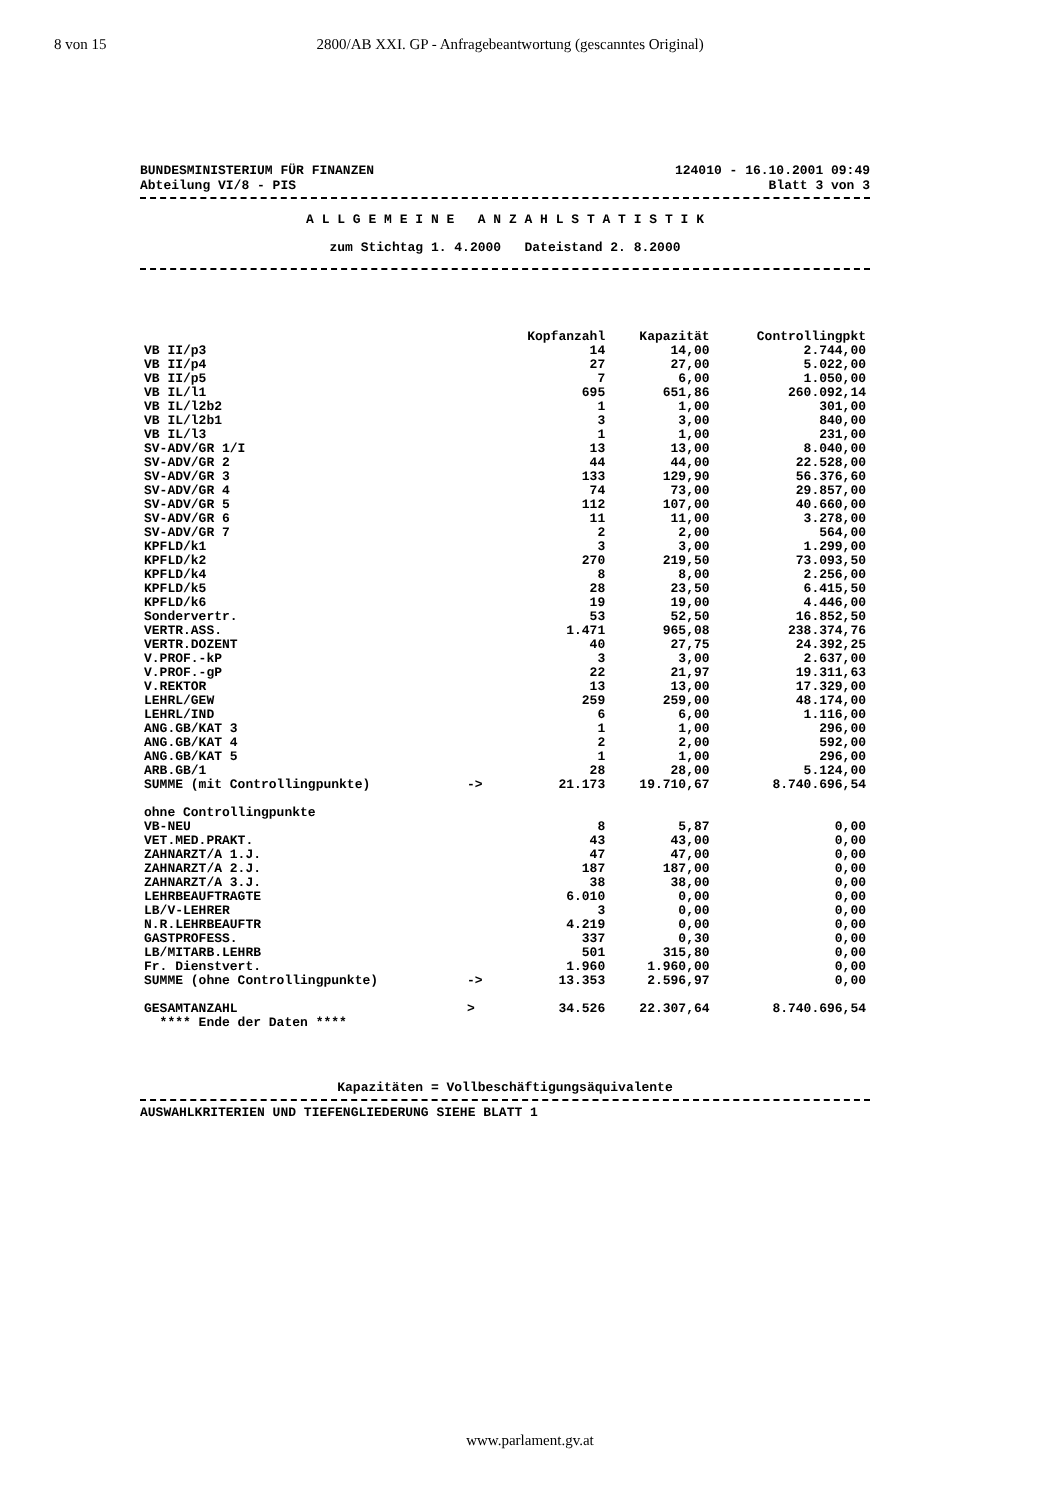8 von 15 2800/AB XXI. GP - Anfragebeantwortung (gescanntes Original)
BUNDESMINISTERIUM FÜR FINANZEN 124010 - 16.10.2001 09:49
Abteilung VI/8 - PIS Blatt 3 von 3
A L L G E M E I N E A N Z A H L S T A T I S T I K
zum Stichtag 1. 4.2000 Dateistand 2. 8.2000
| | | Kopfanzahl | Kapazität | Controllingpkt |
| VB II/p3 | | 14 | 14,00 | 2.744,00 |
| VB II/p4 | | 27 | 27,00 | 5.022,00 |
| VB II/p5 | | 7 | 6,00 | 1.050,00 |
| VB IL/l1 | | 695 | 651,86 | 260.092,14 |
| VB IL/l2b2 | | 1 | 1,00 | 301,00 |
| VB IL/l2b1 | | 3 | 3,00 | 840,00 |
| VB IL/l3 | | 1 | 1,00 | 231,00 |
| SV-ADV/GR 1/I | | 13 | 13,00 | 8.040,00 |
| SV-ADV/GR 2 | | 44 | 44,00 | 22.528,00 |
| SV-ADV/GR 3 | | 133 | 129,90 | 56.376,60 |
| SV-ADV/GR 4 | | 74 | 73,00 | 29.857,00 |
| SV-ADV/GR 5 | | 112 | 107,00 | 40.660,00 |
| SV-ADV/GR 6 | | 11 | 11,00 | 3.278,00 |
| SV-ADV/GR 7 | | 2 | 2,00 | 564,00 |
| KPFLD/k1 | | 3 | 3,00 | 1.299,00 |
| KPFLD/k2 | | 270 | 219,50 | 73.093,50 |
| KPFLD/k4 | | 8 | 8,00 | 2.256,00 |
| KPFLD/k5 | | 28 | 23,50 | 6.415,50 |
| KPFLD/k6 | | 19 | 19,00 | 4.446,00 |
| Sondervertr. | | 53 | 52,50 | 16.852,50 |
| VERTR.ASS. | | 1.471 | 965,08 | 238.374,76 |
| VERTR.DOZENT | | 40 | 27,75 | 24.392,25 |
| V.PROF.-kP | | 3 | 3,00 | 2.637,00 |
| V.PROF.-gP | | 22 | 21,97 | 19.311,63 |
| V.REKTOR | | 13 | 13,00 | 17.329,00 |
| LEHRL/GEW | | 259 | 259,00 | 48.174,00 |
| LEHRL/IND | | 6 | 6,00 | 1.116,00 |
| ANG.GB/KAT 3 | | 1 | 1,00 | 296,00 |
| ANG.GB/KAT 4 | | 2 | 2,00 | 592,00 |
| ANG.GB/KAT 5 | | 1 | 1,00 | 296,00 |
| ARB.GB/1 | | 28 | 28,00 | 5.124,00 |
| SUMME (mit Controllingpunkte) | -> | 21.173 | 19.710,67 | 8.740.696,54 |
| ohne Controllingpunkte | | | | |
| VB-NEU | | 8 | 5,87 | 0,00 |
| VET.MED.PRAKT. | | 43 | 43,00 | 0,00 |
| ZAHNARZT/A 1.J. | | 47 | 47,00 | 0,00 |
| ZAHNARZT/A 2.J. | | 187 | 187,00 | 0,00 |
| ZAHNARZT/A 3.J. | | 38 | 38,00 | 0,00 |
| LEHRBEAUFTRAGTE | | 6.010 | 0,00 | 0,00 |
| LB/V-LEHRER | | 3 | 0,00 | 0,00 |
| N.R.LEHRBEAUFTR | | 4.219 | 0,00 | 0,00 |
| GASTPROFESS. | | 337 | 0,30 | 0,00 |
| LB/MITARB.LEHRB | | 501 | 315,80 | 0,00 |
| Fr. Dienstvert. | | 1.960 | 1.960,00 | 0,00 |
| SUMME (ohne Controllingpunkte) | -> | 13.353 | 2.596,97 | 0,00 |
| GESAMTANZAHL | > | 34.526 | 22.307,64 | 8.740.696,54 |
| **** Ende der Daten **** | | | | |
Kapazitäten = Vollbeschäftigungsäquivalente
AUSWAHLKRITERIEN UND TIEFENGLIEDERUNG SIEHE BLATT 1
www.parlament.gv.at